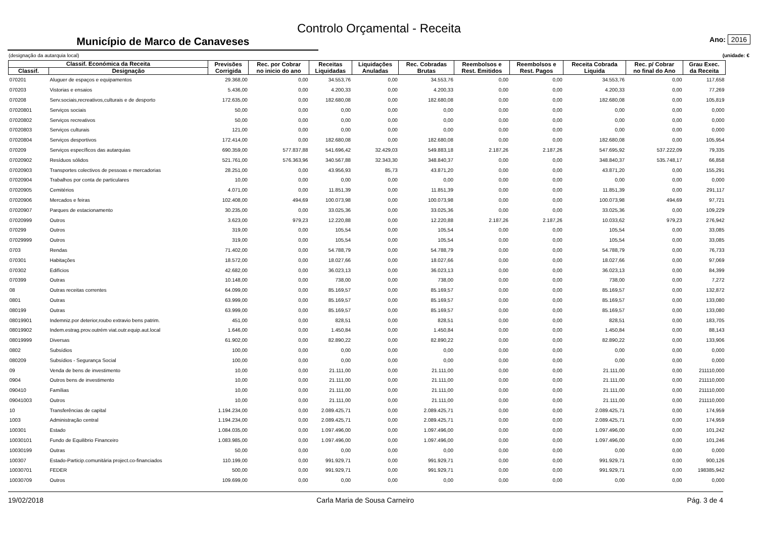Controlo Orçamental - Receita
Município de Marco de Canaveses
Ano: 2016
(designação da autarquia local) (unidade: €
| Classif. Económica da Receita | | Previsões Corrigida | Rec. por Cobrar no inicio do ano | Receitas Liquidadas | Liquidações Anuladas | Rec. Cobradas Brutas | Reembolsos e Rest. Emitidos | Reembolsos e Rest. Pagos | Receita Cobrada Liquida | Rec. p/ Cobrar no final do Ano | Grau Exec. da Receita |
| --- | --- | --- | --- | --- | --- | --- | --- | --- | --- | --- | --- |
| Classif. | Designação | | | | | | | | | | |
| 070201 | Aluguer de espaços e equipamentos | 29.368,00 | 0,00 | 34.553,76 | 0,00 | 34.553,76 | 0,00 | 0,00 | 34.553,76 | 0,00 | 117,658 |
| 070203 | Vistorias e ensaios | 5.436,00 | 0,00 | 4.200,33 | 0,00 | 4.200,33 | 0,00 | 0,00 | 4.200,33 | 0,00 | 77,269 |
| 070208 | Serv.sociais,recreativos,culturais e de desporto | 172.635,00 | 0,00 | 182.680,08 | 0,00 | 182.680,08 | 0,00 | 0,00 | 182.680,08 | 0,00 | 105,819 |
| 07020801 | Serviços sociais | 50,00 | 0,00 | 0,00 | 0,00 | 0,00 | 0,00 | 0,00 | 0,00 | 0,00 | 0,000 |
| 07020802 | Serviços recreativos | 50,00 | 0,00 | 0,00 | 0,00 | 0,00 | 0,00 | 0,00 | 0,00 | 0,00 | 0,000 |
| 07020803 | Serviços culturais | 121,00 | 0,00 | 0,00 | 0,00 | 0,00 | 0,00 | 0,00 | 0,00 | 0,00 | 0,000 |
| 07020804 | Serviços desportivos | 172.414,00 | 0,00 | 182.680,08 | 0,00 | 182.680,08 | 0,00 | 0,00 | 182.680,08 | 0,00 | 105,954 |
| 070209 | Serviços específicos das autarquias | 690.359,00 | 577.837,88 | 541.696,42 | 32.429,03 | 549.883,18 | 2.187,26 | 2.187,26 | 547.695,92 | 537.222,09 | 79,335 |
| 07020902 | Resíduos sólidos | 521.761,00 | 576.363,96 | 340.567,88 | 32.343,30 | 348.840,37 | 0,00 | 0,00 | 348.840,37 | 535.748,17 | 66,858 |
| 07020903 | Transportes colectivos de pessoas e mercadorias | 28.251,00 | 0,00 | 43.956,93 | 85,73 | 43.871,20 | 0,00 | 0,00 | 43.871,20 | 0,00 | 155,291 |
| 07020904 | Trabalhos por conta de particulares | 10,00 | 0,00 | 0,00 | 0,00 | 0,00 | 0,00 | 0,00 | 0,00 | 0,00 | 0,000 |
| 07020905 | Cemitérios | 4.071,00 | 0,00 | 11.851,39 | 0,00 | 11.851,39 | 0,00 | 0,00 | 11.851,39 | 0,00 | 291,117 |
| 07020906 | Mercados e feiras | 102.408,00 | 494,69 | 100.073,98 | 0,00 | 100.073,98 | 0,00 | 0,00 | 100.073,98 | 494,69 | 97,721 |
| 07020907 | Parques de estacionamento | 30.235,00 | 0,00 | 33.025,36 | 0,00 | 33.025,36 | 0,00 | 0,00 | 33.025,36 | 0,00 | 109,229 |
| 07020999 | Outros | 3.623,00 | 979,23 | 12.220,88 | 0,00 | 12.220,88 | 2.187,26 | 2.187,26 | 10.033,62 | 979,23 | 276,942 |
| 070299 | Outros | 319,00 | 0,00 | 105,54 | 0,00 | 105,54 | 0,00 | 0,00 | 105,54 | 0,00 | 33,085 |
| 07029999 | Outros | 319,00 | 0,00 | 105,54 | 0,00 | 105,54 | 0,00 | 0,00 | 105,54 | 0,00 | 33,085 |
| 0703 | Rendas | 71.402,00 | 0,00 | 54.788,79 | 0,00 | 54.788,79 | 0,00 | 0,00 | 54.788,79 | 0,00 | 76,733 |
| 070301 | Habitações | 18.572,00 | 0,00 | 18.027,66 | 0,00 | 18.027,66 | 0,00 | 0,00 | 18.027,66 | 0,00 | 97,069 |
| 070302 | Edifícios | 42.682,00 | 0,00 | 36.023,13 | 0,00 | 36.023,13 | 0,00 | 0,00 | 36.023,13 | 0,00 | 84,399 |
| 070399 | Outras | 10.148,00 | 0,00 | 738,00 | 0,00 | 738,00 | 0,00 | 0,00 | 738,00 | 0,00 | 7,272 |
| 08 | Outras receitas correntes | 64.099,00 | 0,00 | 85.169,57 | 0,00 | 85.169,57 | 0,00 | 0,00 | 85.169,57 | 0,00 | 132,872 |
| 0801 | Outras | 63.999,00 | 0,00 | 85.169,57 | 0,00 | 85.169,57 | 0,00 | 0,00 | 85.169,57 | 0,00 | 133,080 |
| 080199 | Outras | 63.999,00 | 0,00 | 85.169,57 | 0,00 | 85.169,57 | 0,00 | 0,00 | 85.169,57 | 0,00 | 133,080 |
| 08019901 | Indemniz.por deterior,roubo extravio bens patrim. | 451,00 | 0,00 | 828,51 | 0,00 | 828,51 | 0,00 | 0,00 | 828,51 | 0,00 | 183,705 |
| 08019902 | Indem.estrag.prov.outrém viat.outr.equip.aut.local | 1.646,00 | 0,00 | 1.450,84 | 0,00 | 1.450,84 | 0,00 | 0,00 | 1.450,84 | 0,00 | 88,143 |
| 08019999 | Diversas | 61.902,00 | 0,00 | 82.890,22 | 0,00 | 82.890,22 | 0,00 | 0,00 | 82.890,22 | 0,00 | 133,906 |
| 0802 | Subsídios | 100,00 | 0,00 | 0,00 | 0,00 | 0,00 | 0,00 | 0,00 | 0,00 | 0,00 | 0,000 |
| 080209 | Subsídios - Segurança Social | 100,00 | 0,00 | 0,00 | 0,00 | 0,00 | 0,00 | 0,00 | 0,00 | 0,00 | 0,000 |
| 09 | Venda de bens de investimento | 10,00 | 0,00 | 21.111,00 | 0,00 | 21.111,00 | 0,00 | 0,00 | 21.111,00 | 0,00 | 211110,000 |
| 0904 | Outros bens de investimento | 10,00 | 0,00 | 21.111,00 | 0,00 | 21.111,00 | 0,00 | 0,00 | 21.111,00 | 0,00 | 211110,000 |
| 090410 | Famílias | 10,00 | 0,00 | 21.111,00 | 0,00 | 21.111,00 | 0,00 | 0,00 | 21.111,00 | 0,00 | 211110,000 |
| 09041003 | Outros | 10,00 | 0,00 | 21.111,00 | 0,00 | 21.111,00 | 0,00 | 0,00 | 21.111,00 | 0,00 | 211110,000 |
| 10 | Transferências de capital | 1.194.234,00 | 0,00 | 2.089.425,71 | 0,00 | 2.089.425,71 | 0,00 | 0,00 | 2.089.425,71 | 0,00 | 174,959 |
| 1003 | Administração central | 1.194.234,00 | 0,00 | 2.089.425,71 | 0,00 | 2.089.425,71 | 0,00 | 0,00 | 2.089.425,71 | 0,00 | 174,959 |
| 100301 | Estado | 1.084.035,00 | 0,00 | 1.097.496,00 | 0,00 | 1.097.496,00 | 0,00 | 0,00 | 1.097.496,00 | 0,00 | 101,242 |
| 10030101 | Fundo de Equilibrio Financeiro | 1.083.985,00 | 0,00 | 1.097.496,00 | 0,00 | 1.097.496,00 | 0,00 | 0,00 | 1.097.496,00 | 0,00 | 101,246 |
| 10030199 | Outras | 50,00 | 0,00 | 0,00 | 0,00 | 0,00 | 0,00 | 0,00 | 0,00 | 0,00 | 0,000 |
| 100307 | Estado-Particip.comunitária project.co-financiados | 110.199,00 | 0,00 | 991.929,71 | 0,00 | 991.929,71 | 0,00 | 0,00 | 991.929,71 | 0,00 | 900,126 |
| 10030701 | FEDER | 500,00 | 0,00 | 991.929,71 | 0,00 | 991.929,71 | 0,00 | 0,00 | 991.929,71 | 0,00 | 198385,942 |
| 10030709 | Outros | 109.699,00 | 0,00 | 0,00 | 0,00 | 0,00 | 0,00 | 0,00 | 0,00 | 0,00 | 0,000 |
19/02/2018 Carla Maria de Sousa Carneiro Pág. 3 de 4